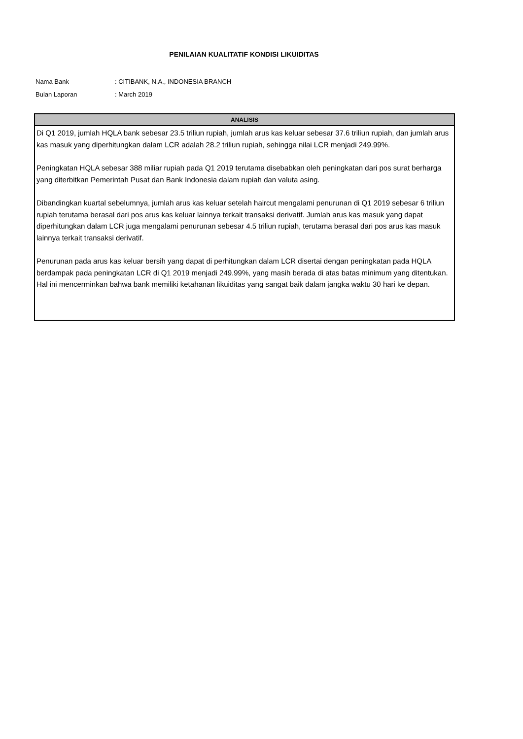PENILAIAN KUALITATIF KONDISI LIKUIDITAS
Nama Bank: CITIBANK, N.A., INDONESIA BRANCH
Bulan Laporan: March 2019
| ANALISIS |
| --- |
| Di Q1 2019, jumlah HQLA bank sebesar 23.5 triliun rupiah, jumlah arus kas keluar sebesar 37.6 triliun rupiah, dan jumlah arus kas masuk yang diperhitungkan dalam LCR adalah 28.2 triliun rupiah, sehingga nilai LCR menjadi 249.99%. Peningkatan HQLA sebesar 388 miliar rupiah pada Q1 2019 terutama disebabkan oleh peningkatan dari pos surat berharga yang diterbitkan Pemerintah Pusat dan Bank Indonesia dalam rupiah dan valuta asing. Dibandingkan kuartal sebelumnya, jumlah arus kas keluar setelah haircut mengalami penurunan di Q1 2019 sebesar 6 triliun rupiah terutama berasal dari pos arus kas keluar lainnya terkait transaksi derivatif. Jumlah arus kas masuk yang dapat diperhitungkan dalam LCR juga mengalami penurunan sebesar 4.5 triliun rupiah, terutama berasal dari pos arus kas masuk lainnya terkait transaksi derivatif. Penurunan pada arus kas keluar bersih yang dapat di perhitungkan dalam LCR disertai dengan peningkatan pada HQLA berdampak pada peningkatan LCR di Q1 2019 menjadi 249.99%, yang masih berada di atas batas minimum yang ditentukan. Hal ini mencerminkan bahwa bank memiliki ketahanan likuiditas yang sangat baik dalam jangka waktu 30 hari ke depan. |